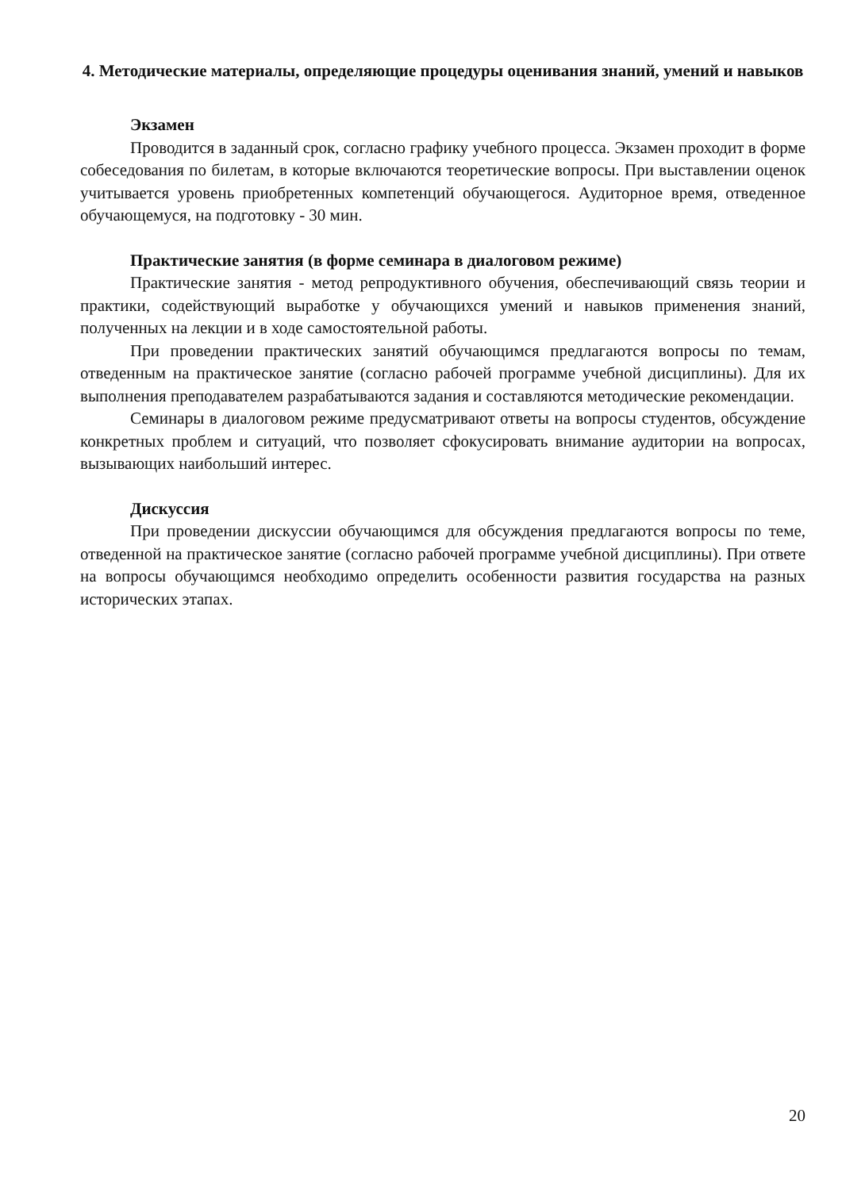4. Методические материалы, определяющие процедуры оценивания знаний, умений и навыков
Экзамен
Проводится в заданный срок, согласно графику учебного процесса. Экзамен проходит в форме собеседования по билетам, в которые включаются теоретические вопросы. При выставлении оценок учитывается уровень приобретенных компетенций обучающегося. Аудиторное время, отведенное обучающемуся, на подготовку - 30 мин.
Практические занятия (в форме семинара в диалоговом режиме)
Практические занятия - метод репродуктивного обучения, обеспечивающий связь теории и практики, содействующий выработке у обучающихся умений и навыков применения знаний, полученных на лекции и в ходе самостоятельной работы.
При проведении практических занятий обучающимся предлагаются вопросы по темам, отведенным на практическое занятие (согласно рабочей программе учебной дисциплины). Для их выполнения преподавателем разрабатываются задания и составляются методические рекомендации.
Семинары в диалоговом режиме предусматривают ответы на вопросы студентов, обсуждение конкретных проблем и ситуаций, что позволяет сфокусировать внимание аудитории на вопросах, вызывающих наибольший интерес.
Дискуссия
При проведении дискуссии обучающимся для обсуждения предлагаются вопросы по теме, отведенной на практическое занятие (согласно рабочей программе учебной дисциплины). При ответе на вопросы обучающимся необходимо определить особенности развития государства на разных исторических этапах.
20